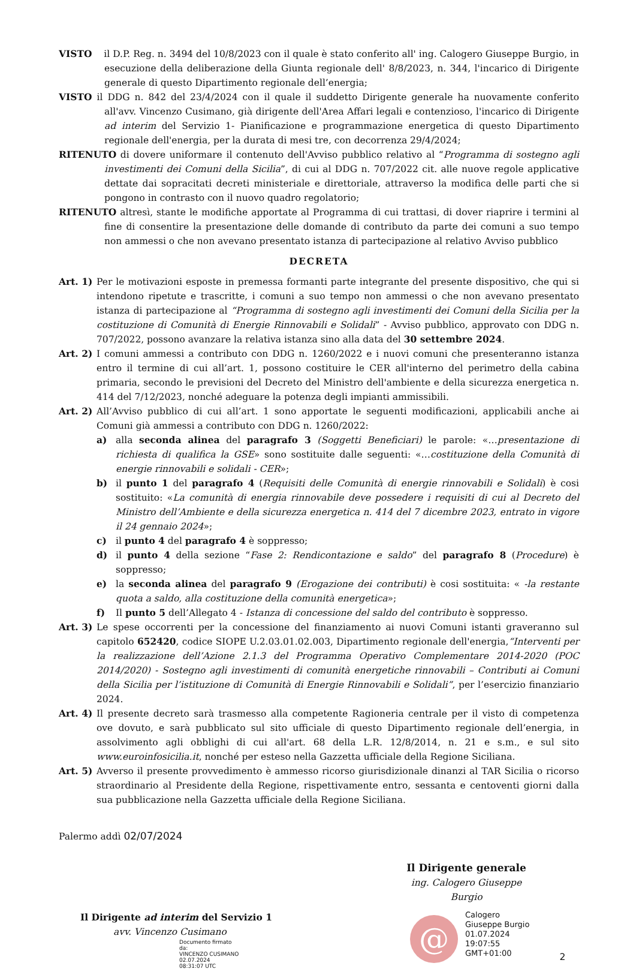VISTO il D.P. Reg. n. 3494 del 10/8/2023 con il quale è stato conferito all' ing. Calogero Giuseppe Burgio, in esecuzione della deliberazione della Giunta regionale dell' 8/8/2023, n. 344, l'incarico di Dirigente generale di questo Dipartimento regionale dell’energia;
VISTO il DDG n. 842 del 23/4/2024 con il quale il suddetto Dirigente generale ha nuovamente conferito all'avv. Vincenzo Cusimano, già dirigente dell'Area Affari legali e contenzioso, l'incarico di Dirigente ad interim del Servizio 1- Pianificazione e programmazione energetica di questo Dipartimento regionale dell'energia, per la durata di mesi tre, con decorrenza 29/4/2024;
RITENUTO di dovere uniformare il contenuto dell'Avviso pubblico relativo al “Programma di sostegno agli investimenti dei Comuni della Sicilia”, di cui al DDG n. 707/2022 cit. alle nuove regole applicative dettate dai sopracitati decreti ministeriale e direttoriale, attraverso la modifica delle parti che si pongono in contrasto con il nuovo quadro regolatorio;
RITENUTO altresì, stante le modifiche apportate al Programma di cui trattasi, di dover riaprire i termini al fine di consentire la presentazione delle domande di contributo da parte dei comuni a suo tempo non ammessi o che non avevano presentato istanza di partecipazione al relativo Avviso pubblico
DECRETA
Art. 1)
Per le motivazioni esposte in premessa formanti parte integrante del presente dispositivo, che qui si intendono ripetute e trascritte, i comuni a suo tempo non ammessi o che non avevano presentato istanza di partecipazione al “Programma di sostegno agli investimenti dei Comuni della Sicilia per la costituzione di Comunità di Energie Rinnovabili e Solidali” - Avviso pubblico, approvato con DDG n. 707/2022, possono avanzare la relativa istanza sino alla data del 30 settembre 2024.
Art. 2)
I comuni ammessi a contributo con DDG n. 1260/2022 e i nuovi comuni che presenteranno istanza entro il termine di cui all’art. 1, possono costituire le CER all'interno del perimetro della cabina primaria, secondo le previsioni del Decreto del Ministro dell'ambiente e della sicurezza energetica n. 414 del 7/12/2023, nonché adeguare la potenza degli impianti ammissibili.
Art. 2)
All’Avviso pubblico di cui all’art. 1 sono apportate le seguenti modificazioni, applicabili anche ai Comuni già ammessi a contributo con DDG n. 1260/2022:
a) alla seconda alinea del paragrafo 3 (Soggetti Beneficiari) le parole: «…presentazione di richiesta di qualifica la GSE» sono sostituite dalle seguenti: «…costituzione della Comunità di energie rinnovabili e solidali - CER»;
b) il punto 1 del paragrafo 4 (Requisiti delle Comunità di energie rinnovabili e Solidali) è cosi sostituito: «La comunità di energia rinnovabile deve possedere i requisiti di cui al Decreto del Ministro dell’Ambiente e della sicurezza energetica n. 414 del 7 dicembre 2023, entrato in vigore il 24 gennaio 2024»;
c) il punto 4 del paragrafo 4 è soppresso;
d) il punto 4 della sezione “Fase 2: Rendicontazione e saldo” del paragrafo 8 (Procedure) è soppresso;
e) la seconda alinea del paragrafo 9 (Erogazione dei contributi) è cosi sostituita: « -la restante quota a saldo, alla costituzione della comunità energetica»;
f) Il punto 5 dell’Allegato 4 - Istanza di concessione del saldo del contributo è soppresso.
Art. 3)
Le spese occorrenti per la concessione del finanziamento ai nuovi Comuni istanti graveranno sul capitolo 652420, codice SIOPE U.2.03.01.02.003, Dipartimento regionale dell'energia,“Interventi per la realizzazione dell’Azione 2.1.3 del Programma Operativo Complementare 2014-2020 (POC 2014/2020) - Sostegno agli investimenti di comunità energetiche rinnovabili – Contributi ai Comuni della Sicilia per l’istituzione di Comunità di Energie Rinnovabili e Solidali”, per l’esercizio finanziario 2024.
Art. 4)
Il presente decreto sarà trasmesso alla competente Ragioneria centrale per il visto di competenza ove dovuto, e sarà pubblicato sul sito ufficiale di questo Dipartimento regionale dell’energia, in assolvimento agli obblighi di cui all'art. 68 della L.R. 12/8/2014, n. 21 e s.m., e sul sito www.euroinfosicilia.it, nonché per esteso nella Gazzetta ufficiale della Regione Siciliana.
Art. 5)
Avverso il presente provvedimento è ammesso ricorso giurisdizionale dinanzi al TAR Sicilia o ricorso straordinario al Presidente della Regione, rispettivamente entro, sessanta e centoventi giorni dalla sua pubblicazione nella Gazzetta ufficiale della Regione Siciliana.
Palermo addì 02/07/2024
Il Dirigente generale
ing. Calogero Giuseppe Burgio
Il Dirigente ad interim del Servizio 1
avv. Vincenzo Cusimano
Documento firmato da:
VINCENZO CUSIMANO
02.07.2024
08:31:07 UTC
@
Calogero
Giuseppe Burgio
01.07.2024
19:07:55
GMT+01:00
2